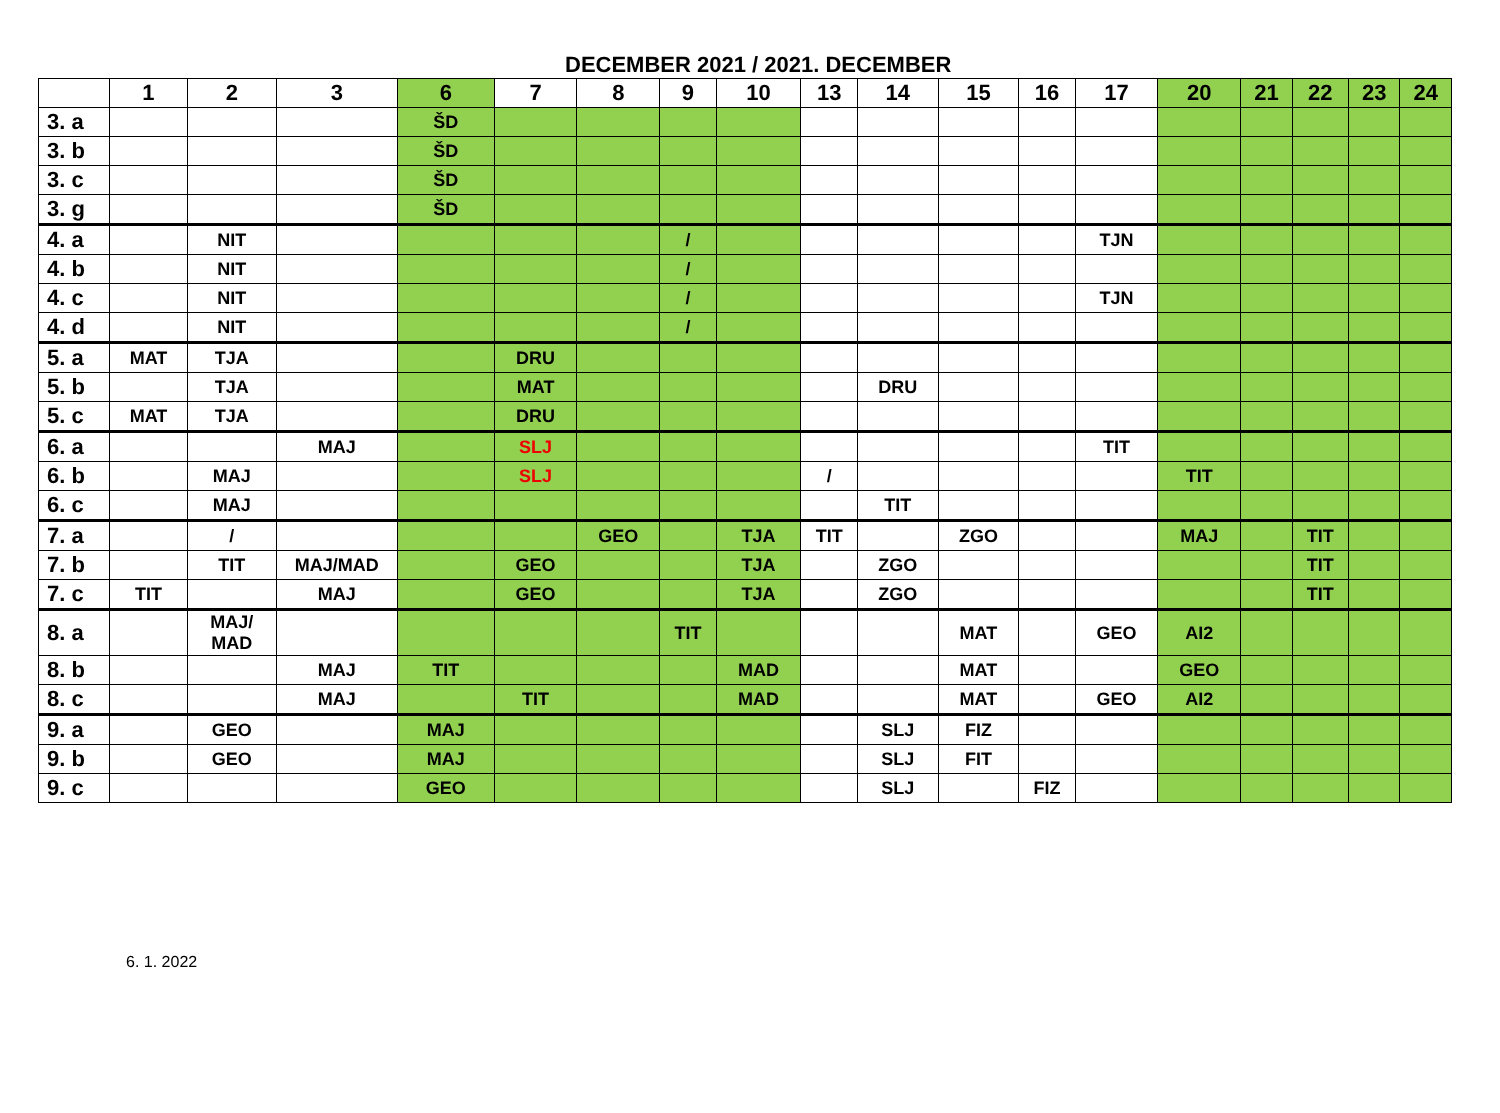DECEMBER 2021 / 2021. DECEMBER
| | 1 | 2 | 3 | 6 | 7 | 8 | 9 | 10 | 13 | 14 | 15 | 16 | 17 | 20 | 21 | 22 | 23 | 24 |
| --- | --- | --- | --- | --- | --- | --- | --- | --- | --- | --- | --- | --- | --- | --- | --- | --- | --- | --- |
| 3. a | | | | ŠD | | | | | | | | | | | | | | |
| 3. b | | | | ŠD | | | | | | | | | | | | | | |
| 3. c | | | | ŠD | | | | | | | | | | | | | | |
| 3. g | | | | ŠD | | | | | | | | | | | | | | |
| 4. a | | NIT | | | | | / | | | | | | TJN | | | | | |
| 4. b | | NIT | | | | | / | | | | | | | | | | | |
| 4. c | | NIT | | | | | / | | | | | | TJN | | | | | |
| 4. d | | NIT | | | | | / | | | | | | | | | | | |
| 5. a | MAT | TJA | | | DRU | | | | | | | | | | | | | |
| 5. b | | TJA | | | MAT | | | | | DRU | | | | | | | | |
| 5. c | MAT | TJA | | | DRU | | | | | | | | | | | | | |
| 6. a | | | MAJ | | SLJ | | | | | | | | TIT | | | | | |
| 6. b | | MAJ | | | SLJ | | | | / | | | | | TIT | | | | |
| 6. c | | MAJ | | | | | | | | TIT | | | | | | | | |
| 7. a | | / | | | | GEO | | TJA | TIT | | ZGO | | | MAJ | | TIT | | |
| 7. b | | TIT | MAJ/MAD | | GEO | | | TJA | | ZGO | | | | | | TIT | | |
| 7. c | TIT | | MAJ | | GEO | | | TJA | | ZGO | | | | | | TIT | | |
| 8. a | | MAJ/ MAD | | | | | TIT | | | | MAT | | GEO | AI2 | | | | |
| 8. b | | | MAJ | TIT | | | | MAD | | | MAT | | | GEO | | | | |
| 8. c | | | MAJ | | TIT | | | MAD | | | MAT | | GEO | AI2 | | | | |
| 9. a | | GEO | | MAJ | | | | | | SLJ | FIZ | | | | | | | |
| 9. b | | GEO | | MAJ | | | | | | SLJ | FIT | | | | | | | |
| 9. c | | | | GEO | | | | | | SLJ | | FIZ | | | | | | |
6. 1. 2022